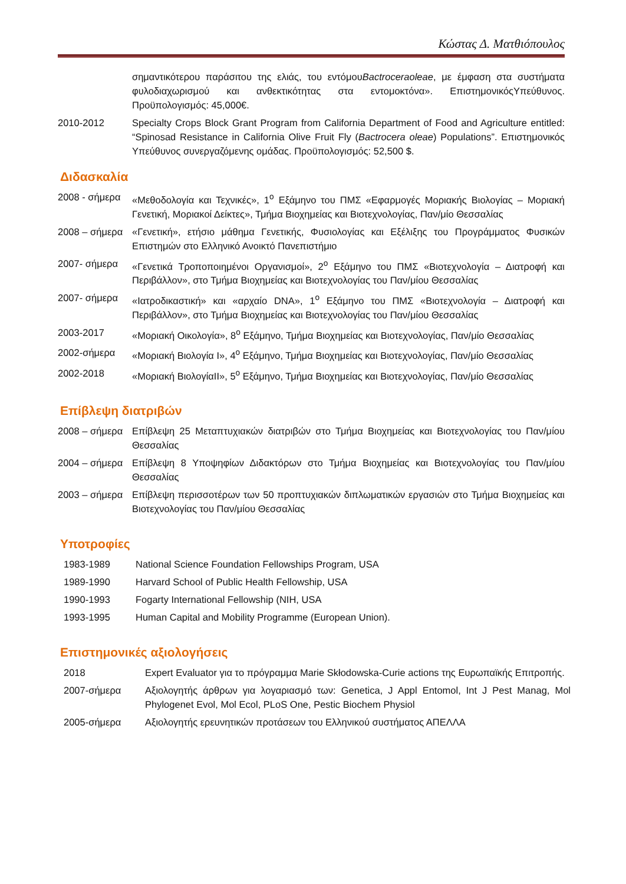Κώστας Δ. Ματθιόπουλος
| | σημαντικότερου παράσιτου της ελιάς, του εντόμου Bactroceraoleae , με έμφαση στα συστήματα φυλοδιαχωρισμού και ανθεκτικότητας στα εντομοκτόνα». ΕπιστημονικόςΥπεύθυνος. Προϋπολογισμός: 45,000€. |
| 2010-2012 | Specialty Crops Block Grant Program from California Department of Food and Agriculture entitled: “Spinosad Resistance in California Olive Fruit Fly ( Bactrocera oleae ) Populations”. Επιστημονικός Υπεύθυνος συνεργαζόμενης ομάδας. Προϋπολογισμός: 52,500 $. |
Διδασκαλία
| 2008 - σήμερα | «Μεθοδολογία και Τεχνικές», 1<sup>ο</sup> Εξάμηνο του ΠΜΣ «Εφαρμογές Μοριακής Βιολογίας – Μοριακή Γενετική, Μοριακοί Δείκτες», Τμήμα Βιοχημείας και Βιοτεχνολογίας, Παν/μίο Θεσσαλίας |
| 2008 – σήμερα | «Γενετική», ετήσιο μάθημα Γενετικής, Φυσιολογίας και Εξέλιξης του Προγράμματος Φυσικών Επιστημών στο Ελληνικό Ανοικτό Πανεπιστήμιο |
| 2007- σήμερα | «Γενετικά Τροποποιημένοι Οργανισμοί», 2<sup>ο</sup> Εξάμηνο του ΠΜΣ «Βιοτεχνολογία – Διατροφή και Περιβάλλον», στο Τμήμα Βιοχημείας και Βιοτεχνολογίας του Παν/μίου Θεσσαλίας |
| 2007- σήμερα | «Ιατροδικαστική» και «αρχαίο DNA», 1<sup>ο</sup> Εξάμηνο του ΠΜΣ «Βιοτεχνολογία – Διατροφή και Περιβάλλον», στο Τμήμα Βιοχημείας και Βιοτεχνολογίας του Παν/μίου Θεσσαλίας |
| 2003-2017 | «Μοριακή Οικολογία», 8<sup>ο</sup> Εξάμηνο, Τμήμα Βιοχημείας και Βιοτεχνολογίας, Παν/μίο Θεσσαλίας |
| 2002-σήμερα | «Μοριακή Βιολογία Ι», 4<sup>ο</sup> Εξάμηνο, Τμήμα Βιοχημείας και Βιοτεχνολογίας, Παν/μίο Θεσσαλίας |
| 2002-2018 | «Μοριακή ΒιολογίαΙΙ», 5<sup>ο</sup> Εξάμηνο, Τμήμα Βιοχημείας και Βιοτεχνολογίας, Παν/μίο Θεσσαλίας |
Επίβλεψη διατριβών
| 2008 – σήμερα | Επίβλεψη 25 Μεταπτυχιακών διατριβών στο Τμήμα Βιοχημείας και Βιοτεχνολογίας του Παν/μίου Θεσσαλίας |
| 2004 – σήμερα | Επίβλεψη 8 Υποψηφίων Διδακτόρων στο Τμήμα Βιοχημείας και Βιοτεχνολογίας του Παν/μίου Θεσσαλίας |
| 2003 – σήμερα | Επίβλεψη περισσοτέρων των 50 προπτυχιακών διπλωματικών εργασιών στο Τμήμα Βιοχημείας και Βιοτεχνολογίας του Παν/μίου Θεσσαλίας |
Υποτροφίες
| 1983-1989 | National Science Foundation Fellowships Program, USA |
| 1989-1990 | Harvard School of Public Health Fellowship, USA |
| 1990-1993 | Fogarty International Fellowship (NIH, USA |
| 1993-1995 | Human Capital and Mobility Programme (European Union). |
Επιστημονικές αξιολογήσεις
| 2018 | Expert Evaluator για το πρόγραμμα Marie Skłodowska-Curie actions της Ευρωπαϊκής Επιτροπής. |
| 2007-σήμερα | Αξιολογητής άρθρων για λογαριασμό των: Genetica, J Appl Entomol, Int J Pest Manag, Mol Phylogenet Evol, Mol Ecol, PLoS One, Pestic Biochem Physiol |
| 2005-σήμερα | Αξιολογητής ερευνητικών προτάσεων του Ελληνικού συστήματος ΑΠΕΛΛΑ |